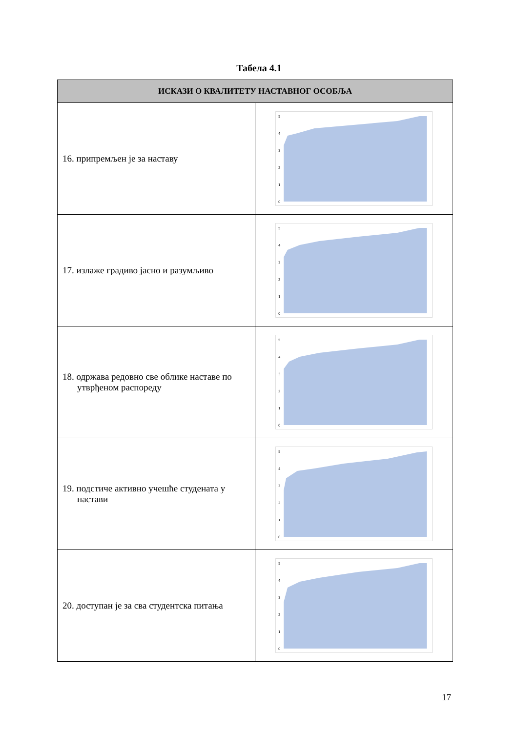Табела 4.1
| ИСКАЗИ О КВАЛИТЕТУ НАСТАВНОГ ОСОБЉА | |
| --- | --- |
| 16. припремљен је за наставу | 5 4 3 2 1 0 |
| 17. излаже градиво јасно и разумљиво | 5 4 3 2 1 0 |
| 18. одржава редовно све облике наставе по утврђеном распореду | 5 4 3 2 1 0 |
| 19. подстиче активно учешће студената у настави | 5 4 3 2 1 0 |
| 20. доступан је за сва студентска питања | 5 4 3 2 1 0 |
17